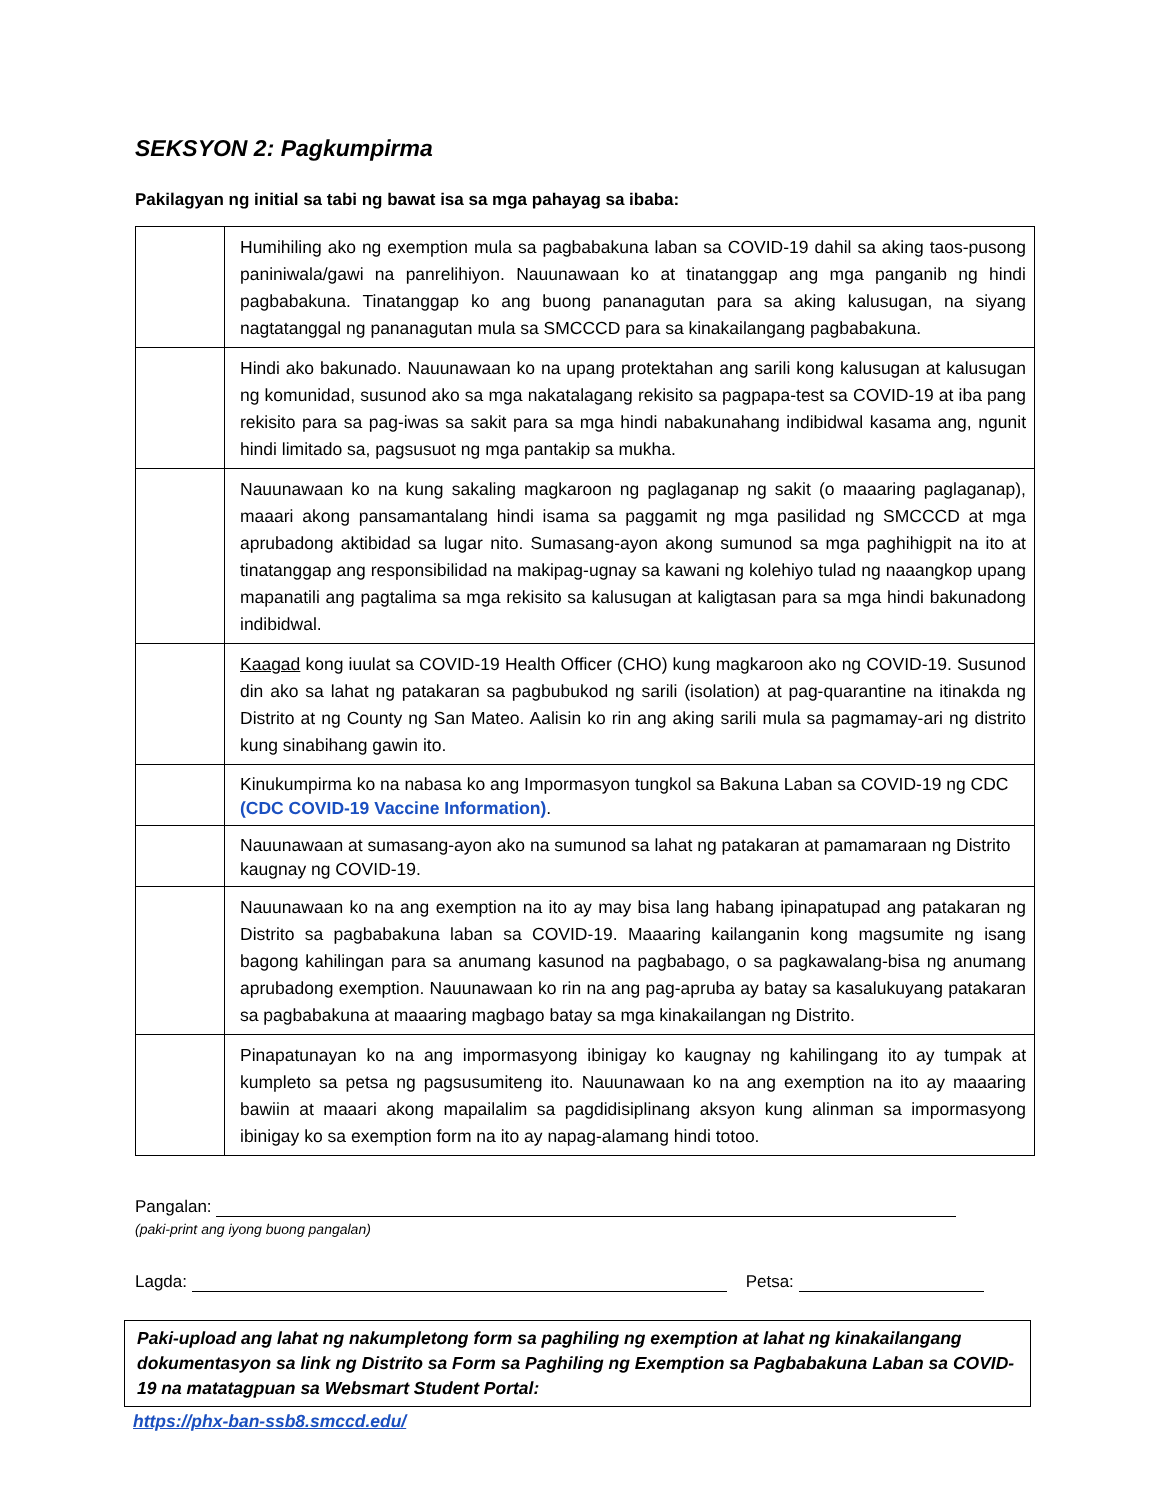SEKSYON 2: Pagkumpirma
Pakilagyan ng initial sa tabi ng bawat isa sa mga pahayag sa ibaba:
| | Humihiling ako ng exemption mula sa pagbabakuna laban sa COVID-19 dahil sa aking taos-pusong paniniwala/gawi na panrelihiyon. Nauunawaan ko at tinatanggap ang mga panganib ng hindi pagbabakuna. Tinatanggap ko ang buong pananagutan para sa aking kalusugan, na siyang nagtatanggal ng pananagutan mula sa SMCCCD para sa kinakailangang pagbabakuna. |
| | Hindi ako bakunado. Nauunawaan ko na upang protektahan ang sarili kong kalusugan at kalusugan ng komunidad, susunod ako sa mga nakatalagang rekisito sa pagpapa-test sa COVID-19 at iba pang rekisito para sa pag-iwas sa sakit para sa mga hindi nabakunahang indibidwal kasama ang, ngunit hindi limitado sa, pagsusuot ng mga pantakip sa mukha. |
| | Nauunawaan ko na kung sakaling magkaroon ng paglaganap ng sakit (o maaaring paglaganap), maaari akong pansamantalang hindi isama sa paggamit ng mga pasilidad ng SMCCCD at mga aprubadong aktibidad sa lugar nito. Sumasang-ayon akong sumunod sa mga paghihigpit na ito at tinatanggap ang responsibilidad na makipag-ugnay sa kawani ng kolehiyo tulad ng naaangkop upang mapanatili ang pagtalima sa mga rekisito sa kalusugan at kaligtasan para sa mga hindi bakunadong indibidwal. |
| | Kaagad kong iuulat sa COVID-19 Health Officer (CHO) kung magkaroon ako ng COVID-19. Susunod din ako sa lahat ng patakaran sa pagbubukod ng sarili (isolation) at pag-quarantine na itinakda ng Distrito at ng County ng San Mateo. Aalisin ko rin ang aking sarili mula sa pagmamay-ari ng distrito kung sinabihang gawin ito. |
| | Kinukumpirma ko na nabasa ko ang Impormasyon tungkol sa Bakuna Laban sa COVID-19 ng CDC (CDC COVID-19 Vaccine Information) . |
| | Nauunawaan at sumasang-ayon ako na sumunod sa lahat ng patakaran at pamamaraan ng Distrito kaugnay ng COVID-19. |
| | Nauunawaan ko na ang exemption na ito ay may bisa lang habang ipinapatupad ang patakaran ng Distrito sa pagbabakuna laban sa COVID-19. Maaaring kailanganin kong magsumite ng isang bagong kahilingan para sa anumang kasunod na pagbabago, o sa pagkawalang-bisa ng anumang aprubadong exemption. Nauunawaan ko rin na ang pag-apruba ay batay sa kasalukuyang patakaran sa pagbabakuna at maaaring magbago batay sa mga kinakailangan ng Distrito. |
| | Pinapatunayan ko na ang impormasyong ibinigay ko kaugnay ng kahilingang ito ay tumpak at kumpleto sa petsa ng pagsusumiteng ito. Nauunawaan ko na ang exemption na ito ay maaaring bawiin at maaari akong mapailalim sa pagdidisiplinang aksyon kung alinman sa impormasyong ibinigay ko sa exemption form na ito ay napag-alamang hindi totoo. |
Pangalan:
(paki-print ang iyong buong pangalan)
Lagda: Petsa:
Paki-upload ang lahat ng nakumpletong form sa paghiling ng exemption at lahat ng kinakailangang dokumentasyon sa link ng Distrito sa Form sa Paghiling ng Exemption sa Pagbabakuna Laban sa COVID-19 na matatagpuan sa Websmart Student Portal:
https://phx-ban-ssb8.smccd.edu/